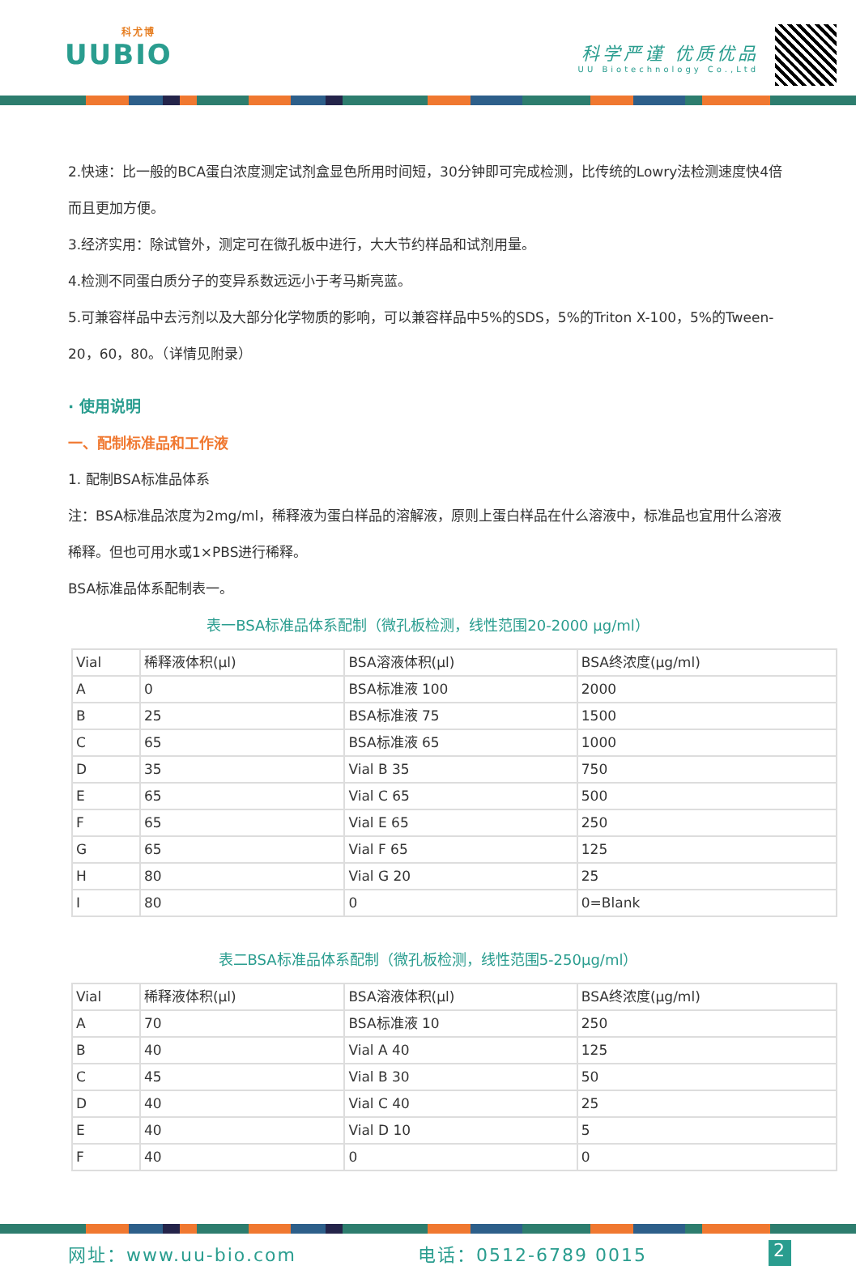科尤博
UUBIO
科学严谨 优质优品
UU Biotechnology Co.,Ltd
2.快速：比一般的BCA蛋白浓度测定试剂盒显色所用时间短，30分钟即可完成检测，比传统的Lowry法检测速度快4倍而且更加方便。
3.经济实用：除试管外，测定可在微孔板中进行，大大节约样品和试剂用量。
4.检测不同蛋白质分子的变异系数远远小于考马斯亮蓝。
5.可兼容样品中去污剂以及大部分化学物质的影响，可以兼容样品中5%的SDS，5%的Triton X-100，5%的Tween-20，60，80。（详情见附录）
· 使用说明
一、配制标准品和工作液
1. 配制BSA标准品体系
注：BSA标准品浓度为2mg/ml，稀释液为蛋白样品的溶解液，原则上蛋白样品在什么溶液中，标准品也宜用什么溶液稀释。但也可用水或1×PBS进行稀释。
BSA标准品体系配制表一。
表一BSA标准品体系配制（微孔板检测，线性范围20-2000 μg/ml）
| Vial | 稀释液体积(μl) | BSA溶液体积(μl) | BSA终浓度(μg/ml) |
| A | 0 | BSA标准液 100 | 2000 |
| B | 25 | BSA标准液 75 | 1500 |
| C | 65 | BSA标准液 65 | 1000 |
| D | 35 | Vial B 35 | 750 |
| E | 65 | Vial C 65 | 500 |
| F | 65 | Vial E 65 | 250 |
| G | 65 | Vial F 65 | 125 |
| H | 80 | Vial G 20 | 25 |
| I | 80 | 0 | 0=Blank |
表二BSA标准品体系配制（微孔板检测，线性范围5-250μg/ml）
| Vial | 稀释液体积(μl) | BSA溶液体积(μl) | BSA终浓度(μg/ml) |
| A | 70 | BSA标准液 10 | 250 |
| B | 40 | Vial A 40 | 125 |
| C | 45 | Vial B 30 | 50 |
| D | 40 | Vial C 40 | 25 |
| E | 40 | Vial D 10 | 5 |
| F | 40 | 0 | 0 |
网址：www.uu-bio.com 电话：0512-6789 0015 2